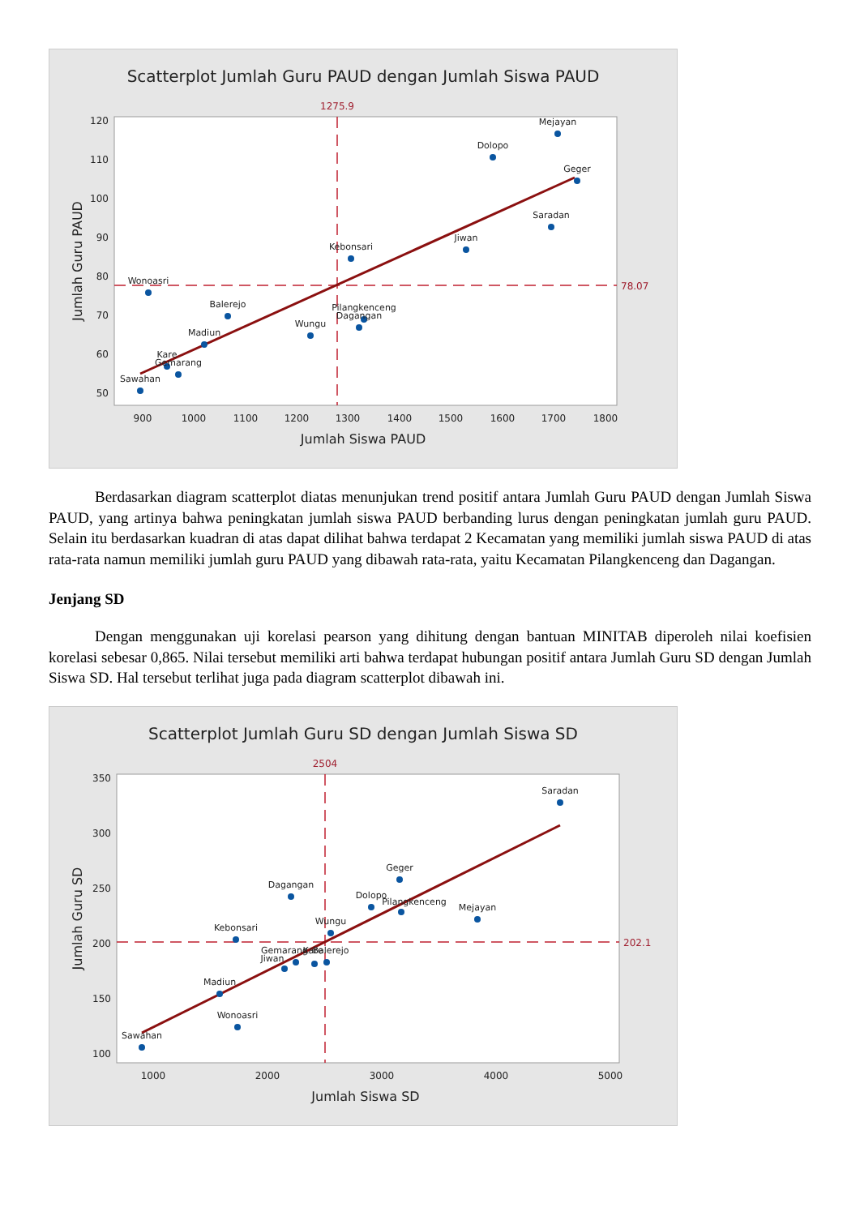Scatterplot Jumlah Guru PAUD dengan Jumlah Siswa PAUD
1275.9
78.07
120
110
100
90
80
70
60
50
900
1000
1100
1200
1300
1400
1500
1600
1700
1800
Jumlah Siswa PAUD
Jumlah Guru PAUD
Mejayan
Dolopo
Geger
Saradan
Jiwan
Kebonsari
Wonoasri
Balerejo
Pilangkenceng
Dagangan
Wungu
Madiun
Kare
Gemarang
Sawahan
Berdasarkan diagram scatterplot diatas menunjukan trend positif antara Jumlah Guru PAUD dengan Jumlah Siswa PAUD, yang artinya bahwa peningkatan jumlah siswa PAUD berbanding lurus dengan peningkatan jumlah guru PAUD. Selain itu berdasarkan kuadran di atas dapat dilihat bahwa terdapat 2 Kecamatan yang memiliki jumlah siswa PAUD di atas rata-rata namun memiliki jumlah guru PAUD yang dibawah rata-rata, yaitu Kecamatan Pilangkenceng dan Dagangan.
Jenjang SD
Dengan menggunakan uji korelasi pearson yang dihitung dengan bantuan MINITAB diperoleh nilai koefisien korelasi sebesar 0,865. Nilai tersebut memiliki arti bahwa terdapat hubungan positif antara Jumlah Guru SD dengan Jumlah Siswa SD. Hal tersebut terlihat juga pada diagram scatterplot dibawah ini.
Scatterplot Jumlah Guru SD dengan Jumlah Siswa SD
2504
202.1
350
300
250
200
150
100
1000
2000
3000
4000
5000
Jumlah Siswa SD
Jumlah Guru SD
Saradan
Geger
Dagangan
Dolopo
Pilangkenceng
Mejayan
Wungu
Kebonsari
Gemarang
Jiwan
Kare
Balerejo
Madiun
Wonoasri
Sawahan